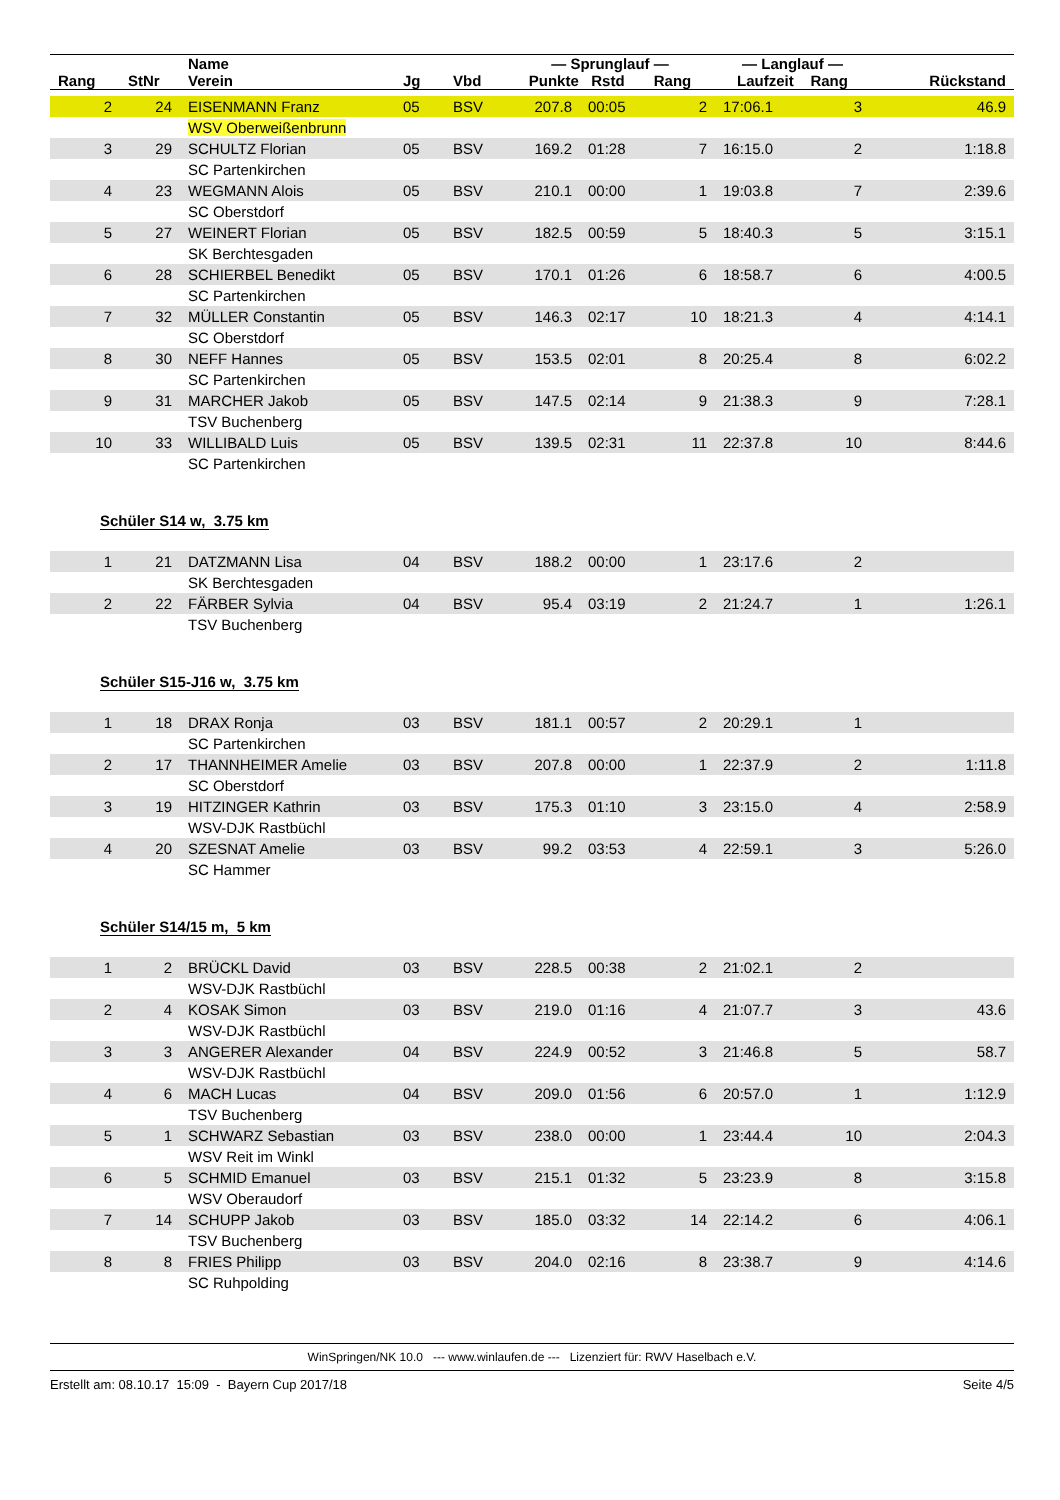| Rang | StNr | Name Verein | Jg | Vbd | — Sprunglauf — Punkte Rstd Rang | | | — Langlauf — Laufzeit Rang | | Rückstand |
| --- | --- | --- | --- | --- | --- | --- | --- | --- | --- | --- |
| 2 | 24 | EISENMANN Franz | 05 | BSV | 207.8 | 00:05 | 2 | 17:06.1 | 3 | 46.9 |
| | | WSV Oberweißenbrunn | | | | | | | | |
| 3 | 29 | SCHULTZ Florian | 05 | BSV | 169.2 | 01:28 | 7 | 16:15.0 | 2 | 1:18.8 |
| | | SC Partenkirchen | | | | | | | | |
| 4 | 23 | WEGMANN Alois | 05 | BSV | 210.1 | 00:00 | 1 | 19:03.8 | 7 | 2:39.6 |
| | | SC Oberstdorf | | | | | | | | |
| 5 | 27 | WEINERT Florian | 05 | BSV | 182.5 | 00:59 | 5 | 18:40.3 | 5 | 3:15.1 |
| | | SK Berchtesgaden | | | | | | | | |
| 6 | 28 | SCHIERBEL Benedikt | 05 | BSV | 170.1 | 01:26 | 6 | 18:58.7 | 6 | 4:00.5 |
| | | SC Partenkirchen | | | | | | | | |
| 7 | 32 | MÜLLER Constantin | 05 | BSV | 146.3 | 02:17 | 10 | 18:21.3 | 4 | 4:14.1 |
| | | SC Oberstdorf | | | | | | | | |
| 8 | 30 | NEFF Hannes | 05 | BSV | 153.5 | 02:01 | 8 | 20:25.4 | 8 | 6:02.2 |
| | | SC Partenkirchen | | | | | | | | |
| 9 | 31 | MARCHER Jakob | 05 | BSV | 147.5 | 02:14 | 9 | 21:38.3 | 9 | 7:28.1 |
| | | TSV Buchenberg | | | | | | | | |
| 10 | 33 | WILLIBALD Luis | 05 | BSV | 139.5 | 02:31 | 11 | 22:37.8 | 10 | 8:44.6 |
| | | SC Partenkirchen | | | | | | | | |
| Schüler S14 w, 3.75 km | | | | | | | | | | |
| 1 | 21 | DATZMANN Lisa | 04 | BSV | 188.2 | 00:00 | 1 | 23:17.6 | 2 | |
| | | SK Berchtesgaden | | | | | | | | |
| 2 | 22 | FÄRBER Sylvia | 04 | BSV | 95.4 | 03:19 | 2 | 21:24.7 | 1 | 1:26.1 |
| | | TSV Buchenberg | | | | | | | | |
| Schüler S15-J16 w, 3.75 km | | | | | | | | | | |
| 1 | 18 | DRAX Ronja | 03 | BSV | 181.1 | 00:57 | 2 | 20:29.1 | 1 | |
| | | SC Partenkirchen | | | | | | | | |
| 2 | 17 | THANNHEIMER Amelie | 03 | BSV | 207.8 | 00:00 | 1 | 22:37.9 | 2 | 1:11.8 |
| | | SC Oberstdorf | | | | | | | | |
| 3 | 19 | HITZINGER Kathrin | 03 | BSV | 175.3 | 01:10 | 3 | 23:15.0 | 4 | 2:58.9 |
| | | WSV-DJK Rastbüchl | | | | | | | | |
| 4 | 20 | SZESNAT Amelie | 03 | BSV | 99.2 | 03:53 | 4 | 22:59.1 | 3 | 5:26.0 |
| | | SC Hammer | | | | | | | | |
| Schüler S14/15 m, 5 km | | | | | | | | | | |
| 1 | 2 | BRÜCKL David | 03 | BSV | 228.5 | 00:38 | 2 | 21:02.1 | 2 | |
| | | WSV-DJK Rastbüchl | | | | | | | | |
| 2 | 4 | KOSAK Simon | 03 | BSV | 219.0 | 01:16 | 4 | 21:07.7 | 3 | 43.6 |
| | | WSV-DJK Rastbüchl | | | | | | | | |
| 3 | 3 | ANGERER Alexander | 04 | BSV | 224.9 | 00:52 | 3 | 21:46.8 | 5 | 58.7 |
| | | WSV-DJK Rastbüchl | | | | | | | | |
| 4 | 6 | MACH Lucas | 04 | BSV | 209.0 | 01:56 | 6 | 20:57.0 | 1 | 1:12.9 |
| | | TSV Buchenberg | | | | | | | | |
| 5 | 1 | SCHWARZ Sebastian | 03 | BSV | 238.0 | 00:00 | 1 | 23:44.4 | 10 | 2:04.3 |
| | | WSV Reit im Winkl | | | | | | | | |
| 6 | 5 | SCHMID Emanuel | 03 | BSV | 215.1 | 01:32 | 5 | 23:23.9 | 8 | 3:15.8 |
| | | WSV Oberaudorf | | | | | | | | |
| 7 | 14 | SCHUPP Jakob | 03 | BSV | 185.0 | 03:32 | 14 | 22:14.2 | 6 | 4:06.1 |
| | | TSV Buchenberg | | | | | | | | |
| 8 | 8 | FRIES Philipp | 03 | BSV | 204.0 | 02:16 | 8 | 23:38.7 | 9 | 4:14.6 |
| | | SC Ruhpolding | | | | | | | | |
WinSpringen/NK 10.0 --- www.winlaufen.de --- Lizenziert für: RWV Haselbach e.V.
Erstellt am: 08.10.17 15:09 - Bayern Cup 2017/18 Seite 4/5